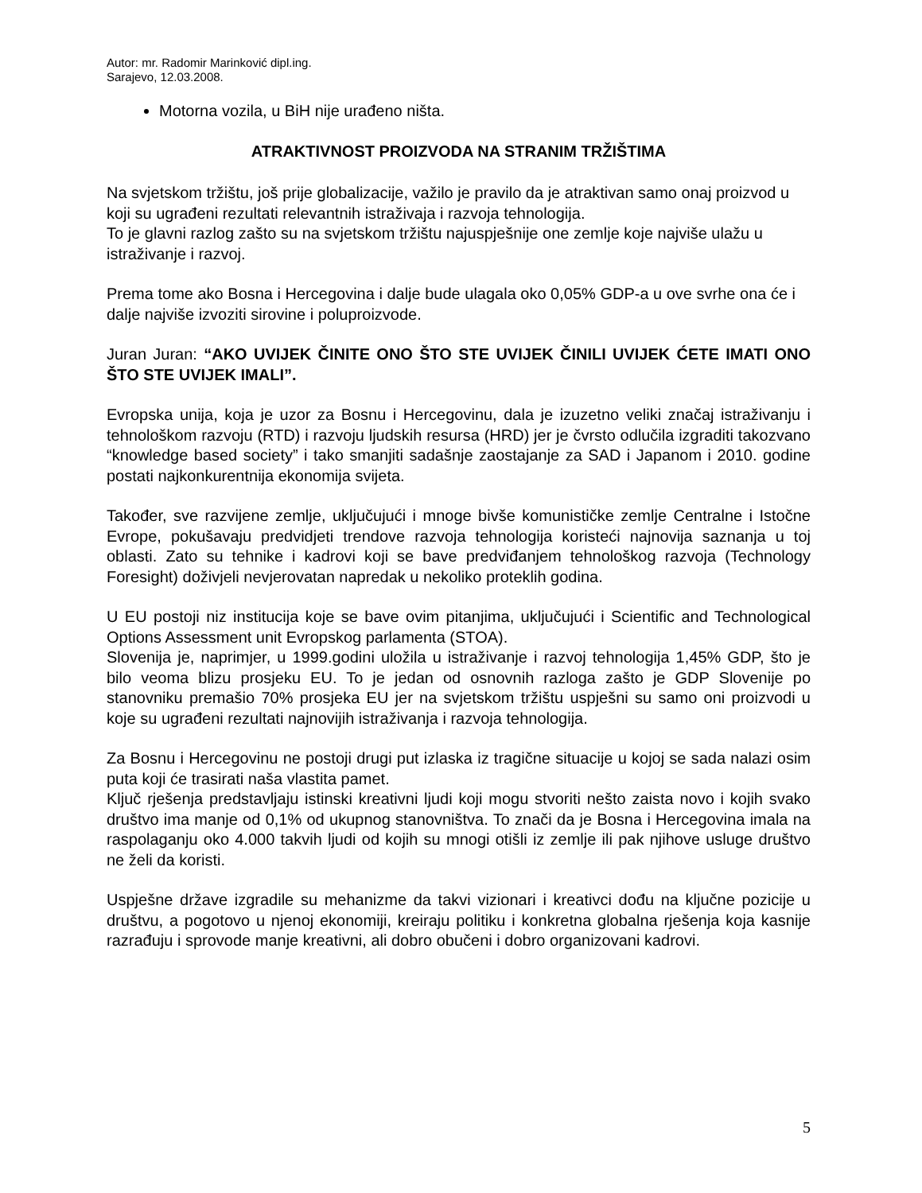Autor: mr. Radomir Marinković dipl.ing.
Sarajevo, 12.03.2008.
Motorna vozila, u BiH nije urađeno ništa.
ATRAKTIVNOST PROIZVODA NA STRANIM TRŽIŠTIMA
Na svjetskom tržištu, još prije globalizacije, važilo je pravilo da je atraktivan samo onaj proizvod u koji su ugrađeni rezultati relevantnih istraživaja i razvoja tehnologija.
To je glavni razlog zašto su na svjetskom tržištu najuspješnije one zemlje koje najviše ulažu u istraživanje i razvoj.
Prema tome ako Bosna i Hercegovina i dalje bude ulagala oko 0,05% GDP-a u ove svrhe ona će i dalje najviše izvoziti sirovine i poluproizvode.
Juran Juran: “AKO UVIJEK ČINITE ONO ŠTO STE UVIJEK ČINILI UVIJEK ĆETE IMATI ONO ŠTO STE UVIJEK IMALI”.
Evropska unija, koja je uzor za Bosnu i Hercegovinu, dala je izuzetno veliki značaj istraživanju i tehnološkom razvoju (RTD) i razvoju ljudskih resursa (HRD) jer je čvrsto odlučila izgraditi takozvano “knowledge based society” i tako smanjiti sadašnje zaostajanje za SAD i Japanom i 2010. godine postati najkonkurentnija ekonomija svijeta.
Također, sve razvijene zemlje, uključujući i mnoge bivše komunističke zemlje Centralne i Istočne Evrope, pokušavaju predvidjeti trendove razvoja tehnologija koristeći najnovija saznanja u toj oblasti. Zato su tehnike i kadrovi koji se bave predviđanjem tehnološkog razvoja (Technology Foresight) doživjeli nevjerovatan napredak u nekoliko proteklih godina.
U EU postoji niz institucija koje se bave ovim pitanjima, uključujući i Scientific and Technological Options Assessment unit Evropskog parlamenta (STOA).
Slovenija je, naprimjer, u 1999.godini uložila u istraživanje i razvoj tehnologija 1,45% GDP, što je bilo veoma blizu prosjeku EU. To je jedan od osnovnih razloga zašto je GDP Slovenije po stanovniku premašio 70% prosjeka EU jer na svjetskom tržištu uspješni su samo oni proizvodi u koje su ugrađeni rezultati najnovijih istraživanja i razvoja tehnologija.
Za Bosnu i Hercegovinu ne postoji drugi put izlaska iz tragične situacije u kojoj se sada nalazi osim puta koji će trasirati naša vlastita pamet.
Ključ rješenja predstavljaju istinski kreativni ljudi koji mogu stvoriti nešto zaista novo i kojih svako društvo ima manje od 0,1% od ukupnog stanovništva. To znači da je Bosna i Hercegovina imala na raspolaganju oko 4.000 takvih ljudi od kojih su mnogi otišli iz zemlje ili pak njihove usluge društvo ne želi da koristi.
Uspješne države izgradile su mehanizme da takvi vizionari i kreativci dođu na ključne pozicije u društvu, a pogotovo u njenoj ekonomiji, kreiraju politiku i konkretna globalna rješenja koja kasnije razrađuju i sprovode manje kreativni, ali dobro obučeni i dobro organizovani kadrovi.
5